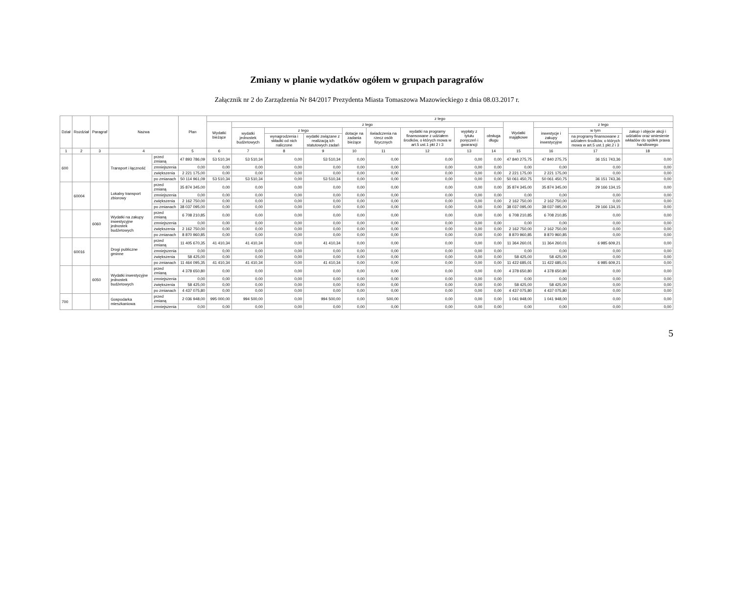Zmiany w planie wydatków ogółem w grupach paragrafów
Załącznik nr 2 do Zarządzenia Nr 84/2017 Prezydenta Miasta Tomaszowa Mazowieckiego z dnia 08.03.2017 r.
| Dział | Rozdział | Paragraf | Nazwa | | Plan | z tego | | | | | | | | | | | | |
| --- | --- | --- | --- | --- | --- | --- | --- | --- | --- | --- | --- | --- | --- | --- | --- | --- | --- | --- |
| | | | | | | Wydatki bieżące | z tego | | | | | | | | Wydatki majątkowe | z tego | | |
| | | | | | | | wydatki jednostek budżetowych | z tego | | dotacje na zadania bieżące | świadczenia na rzecz osób fizycznych | wydatki na programy finansowane z udziałem środków, o których mowa w art.5 ust.1 pkt 2 i 3 | wypłaty z tytułu poręczeń i gwarancji | obsługa długu | | inwestycje i zakupy inwestycyjne | w tym | zakup i objęcie akcji i udziałów oraz wniesienie wkładów do spółek prawa handlowego |
| | | | | | | | | wynagrodzenia i składki od nich naliczone | wydatki związane z realizacją ich statutowych zadań | | | | | | | | na programy finansowane z udziałem środków, o których mowa w art.5 ust.1 pkt.2 i 3 | |
| 1 | 2 | 3 | 4 | | 5 | 6 | 7 | 8 | 9 | 10 | 11 | 12 | 13 | 14 | 15 | 16 | 17 | 18 |
| 600 | | | Transport i łączność | przed zmianą | 47 893 786,09 | 53 510,34 | 53 510,34 | 0,00 | 53 510,34 | 0,00 | 0,00 | 0,00 | 0,00 | 0,00 | 47 840 275,75 | 47 840 275,75 | 36 151 743,36 | 0,00 |
| | | | | zmniejszenia | 0,00 | 0,00 | 0,00 | 0,00 | 0,00 | 0,00 | 0,00 | 0,00 | 0,00 | 0,00 | 0,00 | 0,00 | 0,00 | 0,00 |
| | | | | zwiększenia | 2 221 175,00 | 0,00 | 0,00 | 0,00 | 0,00 | 0,00 | 0,00 | 0,00 | 0,00 | 0,00 | 2 221 175,00 | 2 221 175,00 | 0,00 | 0,00 |
| | | | | po zmianach | 50 114 961,09 | 53 510,34 | 53 510,34 | 0,00 | 53 510,34 | 0,00 | 0,00 | 0,00 | 0,00 | 0,00 | 50 061 450,75 | 50 061 450,75 | 36 151 743,36 | 0,00 |
| | 60004 | | Lokalny transport zbiorowy | przed zmianą | 35 874 345,00 | 0,00 | 0,00 | 0,00 | 0,00 | 0,00 | 0,00 | 0,00 | 0,00 | 0,00 | 35 874 345,00 | 35 874 345,00 | 29 166 134,15 | 0,00 |
| | | | | zmniejszenia | 0,00 | 0,00 | 0,00 | 0,00 | 0,00 | 0,00 | 0,00 | 0,00 | 0,00 | 0,00 | 0,00 | 0,00 | 0,00 | 0,00 |
| | | | | zwiększenia | 2 162 750,00 | 0,00 | 0,00 | 0,00 | 0,00 | 0,00 | 0,00 | 0,00 | 0,00 | 0,00 | 2 162 750,00 | 2 162 750,00 | 0,00 | 0,00 |
| | | | | po zmianach | 38 037 095,00 | 0,00 | 0,00 | 0,00 | 0,00 | 0,00 | 0,00 | 0,00 | 0,00 | 0,00 | 38 037 095,00 | 38 037 095,00 | 29 166 134,15 | 0,00 |
| | | 6060 | Wydatki na zakupy inwestycyjne jednostek budżetowych | przed zmianą | 6 708 210,85 | 0,00 | 0,00 | 0,00 | 0,00 | 0,00 | 0,00 | 0,00 | 0,00 | 0,00 | 6 708 210,85 | 6 708 210,85 | 0,00 | 0,00 |
| | | | | zmniejszenia | 0,00 | 0,00 | 0,00 | 0,00 | 0,00 | 0,00 | 0,00 | 0,00 | 0,00 | 0,00 | 0,00 | 0,00 | 0,00 | 0,00 |
| | | | | zwiększenia | 2 162 750,00 | 0,00 | 0,00 | 0,00 | 0,00 | 0,00 | 0,00 | 0,00 | 0,00 | 0,00 | 2 162 750,00 | 2 162 750,00 | 0,00 | 0,00 |
| | | | | po zmianach | 8 870 960,85 | 0,00 | 0,00 | 0,00 | 0,00 | 0,00 | 0,00 | 0,00 | 0,00 | 0,00 | 8 870 960,85 | 8 870 960,85 | 0,00 | 0,00 |
| | 60016 | | Drogi publiczne gminne | przed zmianą | 11 405 670,35 | 41 410,34 | 41 410,34 | 0,00 | 41 410,34 | 0,00 | 0,00 | 0,00 | 0,00 | 0,00 | 11 364 260,01 | 11 364 260,01 | 6 985 609,21 | 0,00 |
| | | | | zmniejszenia | 0,00 | 0,00 | 0,00 | 0,00 | 0,00 | 0,00 | 0,00 | 0,00 | 0,00 | 0,00 | 0,00 | 0,00 | 0,00 | 0,00 |
| | | | | zwiększenia | 58 425,00 | 0,00 | 0,00 | 0,00 | 0,00 | 0,00 | 0,00 | 0,00 | 0,00 | 0,00 | 58 425,00 | 58 425,00 | 0,00 | 0,00 |
| | | | | po zmianach | 11 464 095,35 | 41 410,34 | 41 410,34 | 0,00 | 41 410,34 | 0,00 | 0,00 | 0,00 | 0,00 | 0,00 | 11 422 685,01 | 11 422 685,01 | 6 985 609,21 | 0,00 |
| | | 6050 | Wydatki inwestycyjne jednostek budżetowych | przed zmianą | 4 378 650,80 | 0,00 | 0,00 | 0,00 | 0,00 | 0,00 | 0,00 | 0,00 | 0,00 | 0,00 | 4 378 650,80 | 4 378 650,80 | 0,00 | 0,00 |
| | | | | zmniejszenia | 0,00 | 0,00 | 0,00 | 0,00 | 0,00 | 0,00 | 0,00 | 0,00 | 0,00 | 0,00 | 0,00 | 0,00 | 0,00 | 0,00 |
| | | | | zwiększenia | 58 425,00 | 0,00 | 0,00 | 0,00 | 0,00 | 0,00 | 0,00 | 0,00 | 0,00 | 0,00 | 58 425,00 | 58 425,00 | 0,00 | 0,00 |
| | | | | po zmianach | 4 437 075,80 | 0,00 | 0,00 | 0,00 | 0,00 | 0,00 | 0,00 | 0,00 | 0,00 | 0,00 | 4 437 075,80 | 4 437 075,80 | 0,00 | 0,00 |
| 700 | | | Gospodarka mieszkaniowa | przed zmianą | 2 036 948,00 | 995 000,00 | 994 500,00 | 0,00 | 994 500,00 | 0,00 | 500,00 | 0,00 | 0,00 | 0,00 | 1 041 948,00 | 1 041 948,00 | 0,00 | 0,00 |
| | | | | zmniejszenia | 0,00 | 0,00 | 0,00 | 0,00 | 0,00 | 0,00 | 0,00 | 0,00 | 0,00 | 0,00 | 0,00 | 0,00 | 0,00 | 0,00 |
5